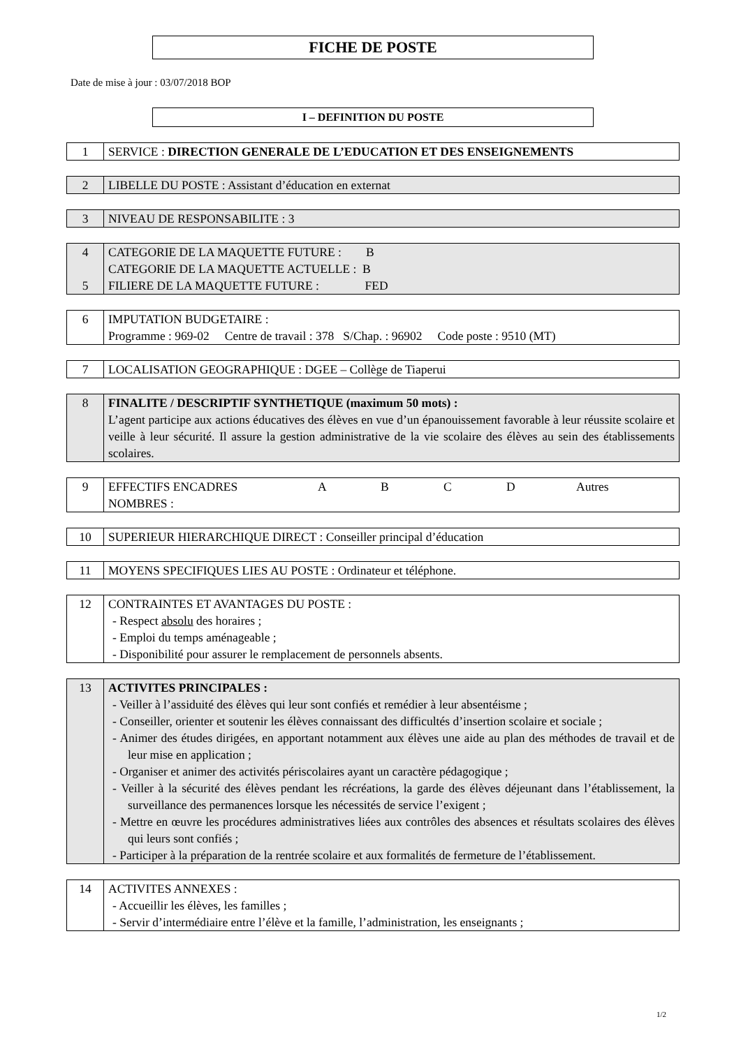FICHE DE POSTE
Date de mise à jour : 03/07/2018 BOP
I – DEFINITION DU POSTE
| 1 | SERVICE : DIRECTION GENERALE DE L’EDUCATION ET DES ENSEIGNEMENTS |
| 2 | LIBELLE DU POSTE : Assistant d’éducation en externat |
| 3 | NIVEAU DE RESPONSABILITE : 3 |
| 4 5 | CATEGORIE DE LA MAQUETTE FUTURE : B CATEGORIE DE LA MAQUETTE ACTUELLE : B FILIERE DE LA MAQUETTE FUTURE : FED |
| 6 | IMPUTATION BUDGETAIRE : Programme : 969-02 Centre de travail : 378 S/Chap. : 96902 Code poste : 9510 (MT) |
| 7 | LOCALISATION GEOGRAPHIQUE : DGEE – Collège de Tiaperui |
| 8 | FINALITE / DESCRIPTIF SYNTHETIQUE (maximum 50 mots) : L’agent participe aux actions éducatives des élèves en vue d’un épanouissement favorable à leur réussite scolaire et veille à leur sécurité. Il assure la gestion administrative de la vie scolaire des élèves au sein des établissements scolaires. |
| 9 | EFFECTIFS ENCADRES A B C D Autres NOMBRES : |
| 10 | SUPERIEUR HIERARCHIQUE DIRECT : Conseiller principal d’éducation |
| 11 | MOYENS SPECIFIQUES LIES AU POSTE : Ordinateur et téléphone. |
| 12 | CONTRAINTES ET AVANTAGES DU POSTE : - Respect absolu des horaires ; - Emploi du temps aménageable ; - Disponibilité pour assurer le remplacement de personnels absents. |
| 13 | ACTIVITES PRINCIPALES : - Veiller à l’assiduité des élèves qui leur sont confiés et remédier à leur absentéisme ; - Conseiller, orienter et soutenir les élèves connaissant des difficultés d’insertion scolaire et sociale ; - Animer des études dirigées, en apportant notamment aux élèves une aide au plan des méthodes de travail et de leur mise en application ; - Organiser et animer des activités périscolaires ayant un caractère pédagogique ; - Veiller à la sécurité des élèves pendant les récréations, la garde des élèves déjeunant dans l’établissement, la surveillance des permanences lorsque les nécessités de service l’exigent ; - Mettre en œuvre les procédures administratives liées aux contrôles des absences et résultats scolaires des élèves qui leurs sont confiés ; - Participer à la préparation de la rentrée scolaire et aux formalités de fermeture de l’établissement. |
| 14 | ACTIVITES ANNEXES : - Accueillir les élèves, les familles ; - Servir d’intermédiaire entre l’élève et la famille, l’administration, les enseignants ; |
1/2